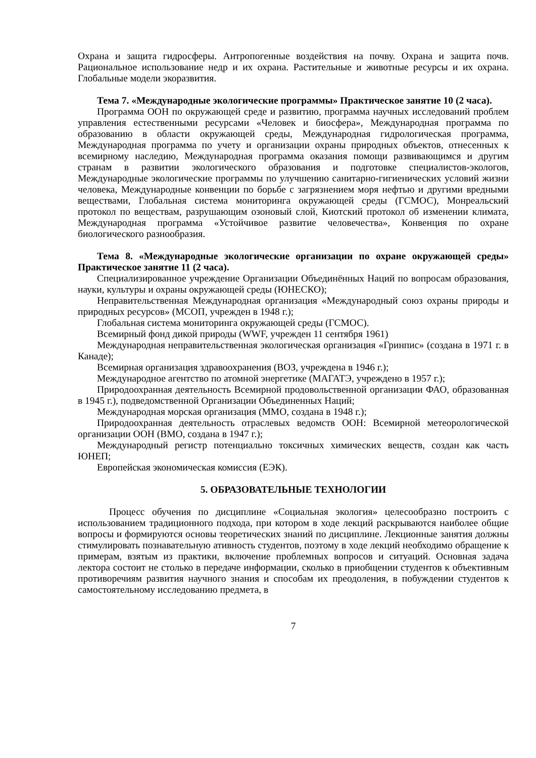Охрана и защита гидросферы. Антропогенные воздействия на почву. Охрана и защита почв. Рациональное использование недр и их охрана. Растительные и животные ресурсы и их охрана. Глобальные модели экоразвития.
Тема 7. «Международные экологические программы» Практическое занятие 10 (2 часа).
Программа ООН по окружающей среде и развитию, программа научных исследований проблем управления естественными ресурсами «Человек и биосфера», Международная программа по образованию в области окружающей среды, Международная гидрологическая программа, Международная программа по учету и организации охраны природных объектов, отнесенных к всемирному наследию, Международная программа оказания помощи развивающимся и другим странам в развитии экологического образования и подготовке специалистов-экологов, Международные экологические программы по улучшению санитарно-гигиенических условий жизни человека, Международные конвенции по борьбе с загрязнением моря нефтью и другими вредными веществами, Глобальная система мониторинга окружающей среды (ГСМОС), Монреальский протокол по веществам, разрушающим озоновый слой, Киотский протокол об изменении климата, Международная программа «Устойчивое развитие человечества», Конвенция по охране биологического разнообразия.
Тема 8. «Международные экологические организации по охране окружающей среды» Практическое занятие 11 (2 часа).
Специализированное учреждение Организации Объединённых Наций по вопросам образования, науки, культуры и охраны окружающей среды (ЮНЕСКО);
Неправительственная Международная организация «Международный союз охраны природы и природных ресурсов» (МСОП, учрежден в 1948 г.);
Глобальная система мониторинга окружающей среды (ГСМОС).
Всемирный фонд дикой природы (WWF, учрежден 11 сентября 1961)
Международная неправительственная экологическая организация «Гринпис» (создана в 1971 г. в Канаде);
Всемирная организация здравоохранения (ВОЗ, учреждена в 1946 г.);
Международное агентство по атомной энергетике (МАГАТЭ, учреждено в 1957 г.);
Природоохранная деятельность Всемирной продовольственной организации ФАО, образованная в 1945 г.), подведомственной Организации Объединенных Наций;
Международная морская организация (ММО, создана в 1948 г.);
Природоохранная деятельность отраслевых ведомств ООН: Всемирной метеорологической организации ООН (ВМО, создана в 1947 г.);
Международный регистр потенциально токсичных химических веществ, создан как часть ЮНЕП;
Европейская экономическая комиссия (ЕЭК).
5. ОБРАЗОВАТЕЛЬНЫЕ ТЕХНОЛОГИИ
Процесс обучения по дисциплине «Социальная экология» целесообразно построить с использованием традиционного подхода, при котором в ходе лекций раскрываются наиболее общие вопросы и формируются основы теоретических знаний по дисциплине. Лекционные занятия должны стимулировать познавательную ативность студентов, поэтому в ходе лекций необходимо обращение к примерам, взятым из практики, включение проблемных вопросов и ситуаций. Основная задача лектора состоит не столько в передаче информации, сколько в приобщении студентов к объективным противоречиям развития научного знания и способам их преодоления, в побуждении студентов к самостоятельному исследованию предмета, в
7